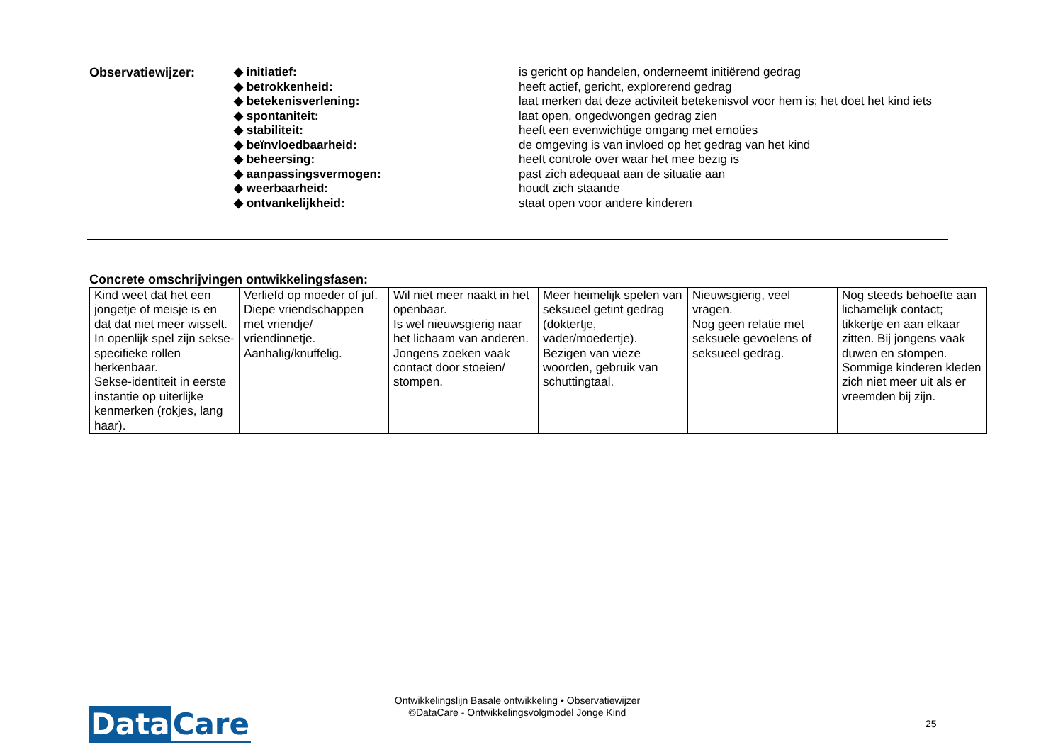| Observatiewijzer: | ◆ initiatief: | is gericht op handelen, onderneemt initiërend gedrag |
| | ◆ betrokkenheid: | heeft actief, gericht, explorerend gedrag |
| | ◆ betekenisverlening: | laat merken dat deze activiteit betekenisvol voor hem is; het doet het kind iets |
| | ◆ spontaniteit: | laat open, ongedwongen gedrag zien |
| | ◆ stabiliteit: | heeft een evenwichtige omgang met emoties |
| | ◆ beïnvloedbaarheid: | de omgeving is van invloed op het gedrag van het kind |
| | ◆ beheersing: | heeft controle over waar het mee bezig is |
| | ◆ aanpassingsvermogen: | past zich adequaat aan de situatie aan |
| | ◆ weerbaarheid: | houdt zich staande |
| | ◆ ontvankelijkheid: | staat open voor andere kinderen |
Concrete omschrijvingen ontwikkelingsfasen:
| Kind weet dat het een jongetje of meisje is en dat dat niet meer wisselt. In openlijk spel zijn sekse-specifieke rollen herkenbaar. Sekse-identiteit in eerste instantie op uiterlijke kenmerken (rokjes, lang haar). | Verliefd op moeder of juf. Diepe vriendschappen met vriendje/ vriendinnetje. Aanhalig/knuffelig. | Wil niet meer naakt in het openbaar. Is wel nieuwsgierig naar het lichaam van anderen. Jongens zoeken vaak contact door stoeien/ stompen. | Meer heimelijk spelen van seksueel getint gedrag (doktertje, vader/moedertje). Bezigen van vieze woorden, gebruik van schuttingtaal. | Nieuwsgierig, veel vragen. Nog geen relatie met seksuele gevoelens of seksueel gedrag. | Nog steeds behoefte aan lichamelijk contact; tikkertje en aan elkaar zitten. Bij jongens vaak duwen en stompen. Sommige kinderen kleden zich niet meer uit als er vreemden bij zijn. |
Data Care
Ontwikkelingslijn Basale ontwikkeling • Observatiewijzer
©DataCare - Ontwikkelingsvolgmodel Jonge Kind
25